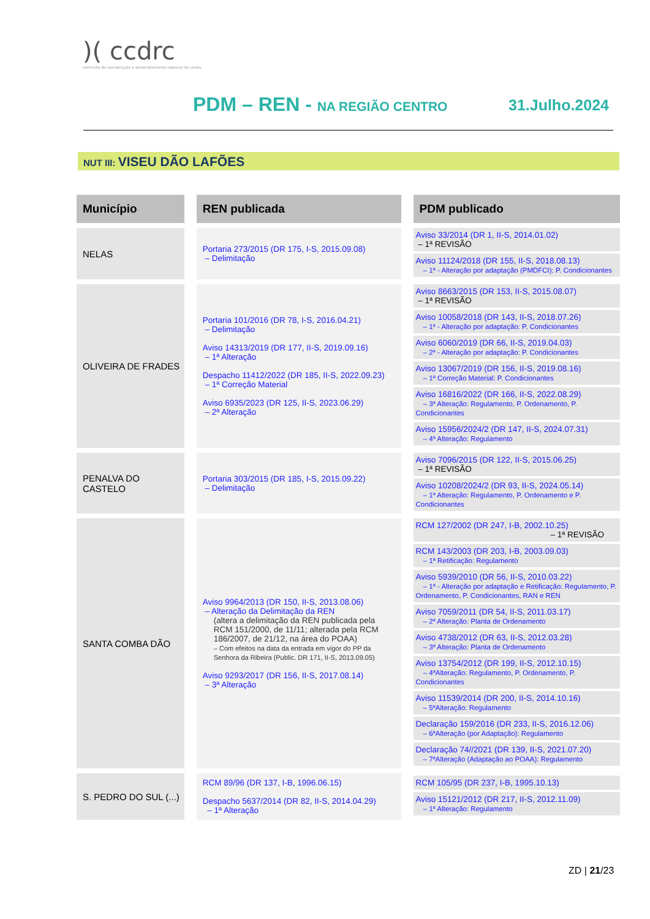)( ccdrc
comissão de coordenação e desenvolvimento regional do centro
PDM – REN - NA REGIÃO CENTRO 31.Julho.2024
NUT III: VISEU DÃO LAFÕES
| Município | | REN publicada | | PDM publicado |
| NELAS | | Portaria 273/2015 (DR 175, I-S, 2015.09.08) – Delimitação | | Aviso 33/2014 (DR 1, II-S, 2014.01.02) – 1ª REVISÃO Aviso 11124/2018 (DR 155, II-S, 2018.08.13) – 1ª - Alteração por adaptação (PMDFCI): P. Condicionantes |
| OLIVEIRA DE FRADES | | Portaria 101/2016 (DR 78, I-S, 2016.04.21) – Delimitação Aviso 14313/2019 (DR 177, II-S, 2019.09.16) – 1ª Alteração Despacho 11412/2022 (DR 185, II-S, 2022.09.23) – 1ª Correção Material Aviso 6935/2023 (DR 125, II-S, 2023.06.29) – 2ª Alteração | | Aviso 8663/2015 (DR 153, II-S, 2015.08.07) – 1ª REVISÃO Aviso 10058/2018 (DR 143, II-S, 2018.07.26) – 1ª - Alteração por adaptação: P. Condicionantes Aviso 6060/2019 (DR 66, II-S, 2019.04.03) – 2ª - Alteração por adaptação: P. Condicionantes Aviso 13067/2019 (DR 156, II-S, 2019.08.16) – 1ª Correção Material: P. Condicionantes Aviso 16816/2022 (DR 166, II-S, 2022.08.29) – 3ª Alteração: Regulamento, P. Ordenamento, P. Condicionantes Aviso 15956/2024/2 (DR 147, II-S, 2024.07.31) – 4ª Alteração: Regulamento |
| PENALVA DO CASTELO | | Portaria 303/2015 (DR 185, I-S, 2015.09.22) – Delimitação | | Aviso 7096/2015 (DR 122, II-S, 2015.06.25) – 1ª REVISÃO Aviso 10208/2024/2 (DR 93, II-S, 2024.05.14) – 1ª Alteração: Regulamento, P. Ordenamento e P. Condicionantes |
| SANTA COMBA DÃO | | Aviso 9964/2013 (DR 150, II-S, 2013.08.06) – Alteração da Delimitação da REN (altera a delimitação da REN publicada pela RCM 151/2000, de 11/11; alterada pela RCM 186/2007, de 21/12, na área do POAA) – Com efeitos na data da entrada em vigor do PP da Senhora da Ribeira (Public. DR 171, II-S, 2013.09.05) Aviso 9293/2017 (DR 156, II-S, 2017.08.14) – 3ª Alteração | | RCM 127/2002 (DR 247, I-B, 2002.10.25) – 1ª REVISÃO RCM 143/2003 (DR 203, I-B, 2003.09.03) – 1ª Retificação: Regulamento Aviso 5939/2010 (DR 56, II-S, 2010.03.22) – 1ª - Alteração por adaptação e Retificação: Regulamento, P. Ordenamento, P. Condicionantes, RAN e REN Aviso 7059/2011 (DR 54, II-S, 2011.03.17) – 2ª Alteração: Planta de Ordenamento Aviso 4738/2012 (DR 63, II-S, 2012.03.28) – 3ª Alteração: Planta de Ordenamento Aviso 13754/2012 (DR 199, II-S, 2012.10.15) – 4ªAlteração: Regulamento, P. Ordenamento, P. Condicionantes Aviso 11539/2014 (DR 200, II-S, 2014.10.16) – 5ªAlteração: Regulamento Declaração 159/2016 (DR 233, II-S, 2016.12.06) – 6ªAlteração (por Adaptação): Regulamento Declaração 74//2021 (DR 139, II-S, 2021.07.20) – 7ªAlteração (Adaptação ao POAA): Regulamento |
| S. PEDRO DO SUL (...) | | RCM 89/96 (DR 137, I-B, 1996.06.15) Despacho 5637/2014 (DR 82, II-S, 2014.04.29) – 1ª Alteração | | RCM 105/95 (DR 237, I-B, 1995.10.13) Aviso 15121/2012 (DR 217, II-S, 2012.11.09) – 1ª Alteração: Regulamento |
ZD | 21/23